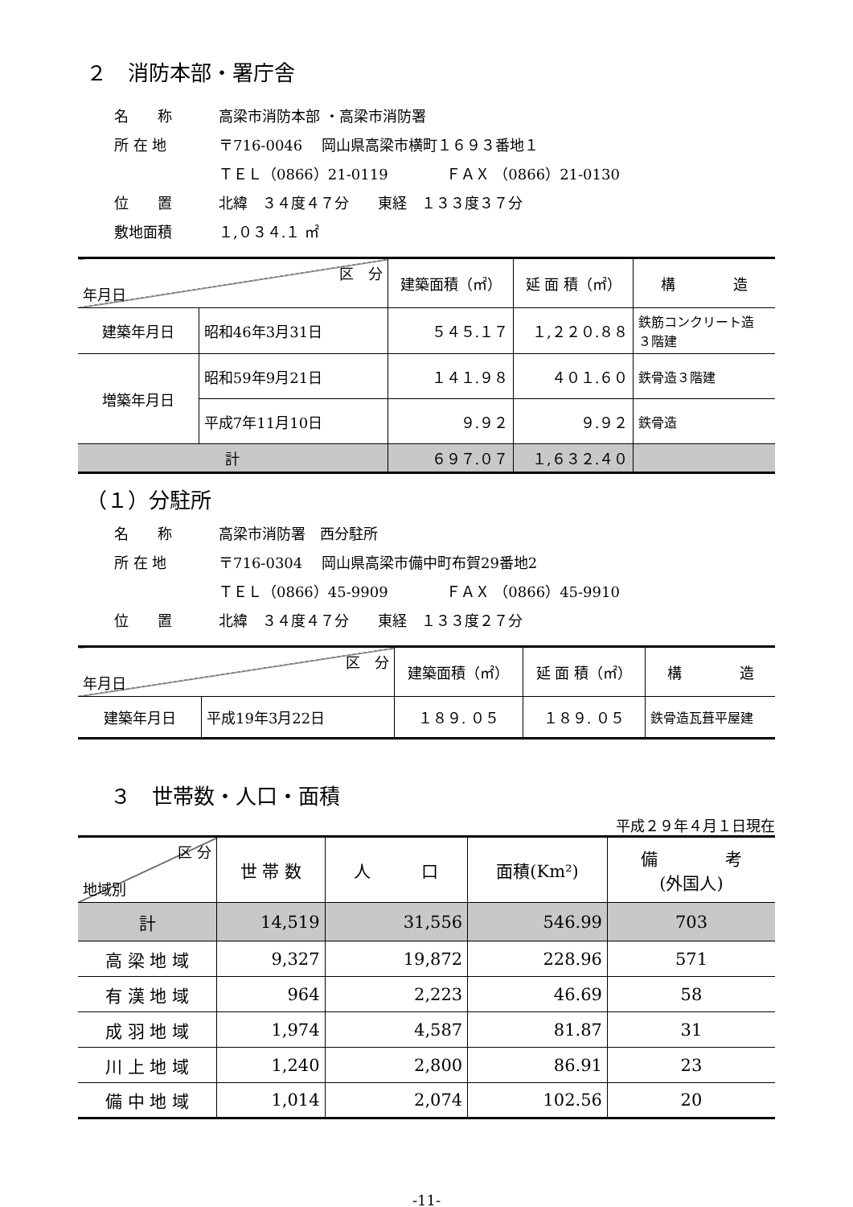２　消防本部・署庁舎
名　　称 高梁市消防本部 ・高梁市消防署
所 在 地 〒716-0046　 岡山県高梁市横町１６９３番地１
ＴＥＬ（0866）21-0119　　　　ＦＡＸ （0866）21-0130
位　　置 北緯　３４度４７分　　東経　１３３度３７分
敷地面積 １,０３４.１ ㎡
| 区 分 年月日 | | 建築面積（㎡） | 延 面 積（㎡） | 構 造 |
| --- | --- | --- | --- | --- |
| 建築年月日 | 昭和46年3月31日 | ５４５.１７ | １,２２０.８８ | 鉄筋コンクリート造 ３階建 |
| 増築年月日 | 昭和59年9月21日 | １４１.９８ | ４０１.６０ | 鉄骨造３階建 |
| | 平成7年11月10日 | ９.９２ | ９.９２ | 鉄骨造 |
| 計 | | ６９７.０７ | １,６３２.４０ | |
（１）分駐所
名　　称 高梁市消防署　西分駐所
所 在 地 〒716-0304　 岡山県高梁市備中町布賀29番地2
ＴＥＬ（0866）45-9909　　　　ＦＡＸ （0866）45-9910
位　　置 北緯　３４度４７分　　東経　１３３度２７分
| 区 分 年月日 | | 建築面積（㎡） | 延 面 積（㎡） | 構 造 |
| --- | --- | --- | --- | --- |
| 建築年月日 | 平成19年3月22日 | １８９. ０５ | １８９. ０５ | 鉄骨造瓦葺平屋建 |
３　世帯数・人口・面積
平成２９年４月１日現在
| 区 分 地域別 | 世 帯 数 | 人 口 | 面積(Km²) | 備 考 (外国人) |
| --- | --- | --- | --- | --- |
| 計 | 14,519 | 31,556 | 546.99 | 703 |
| 高 梁 地 域 | 9,327 | 19,872 | 228.96 | 571 |
| 有 漢 地 域 | 964 | 2,223 | 46.69 | 58 |
| 成 羽 地 域 | 1,974 | 4,587 | 81.87 | 31 |
| 川 上 地 域 | 1,240 | 2,800 | 86.91 | 23 |
| 備 中 地 域 | 1,014 | 2,074 | 102.56 | 20 |
-11-